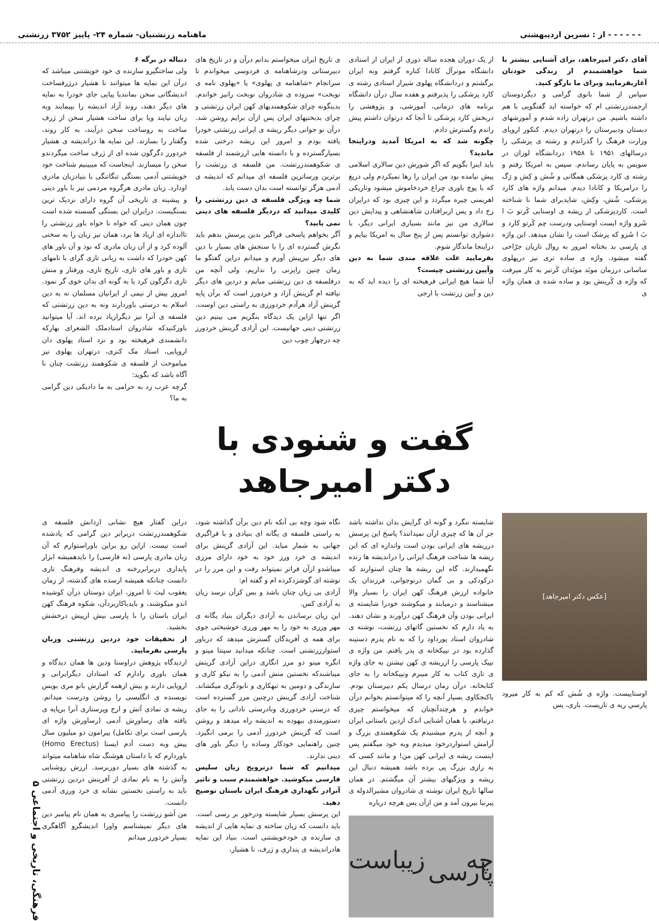- - - - - - از : نسرین اردیبهشتی ماهنامه زرتشتیان- شماره ۲۴- پاییز ۳۷۵۲ زرتشتی
آقای دکتر امیرجاهد، برای آشنایی بیشتر با شما خواهشمندم از زندگی خودتان آغازبفرمایید وبرای ما بازگو کنید.
سپاس از شما بانوی گرامی و دیگردوستان ارجمندزرتشتی ام که خواسته اید گفتگویی با هم داشته باشیم. من درتهران زاده شدم و آموزشهای دبستان ودبیرستان را درتهران دیدم. کنکور اروپای وزارت فرهنگ را گذراندم و رشته ی پزشکی را درسالهای ۱۹۵۱ تا ۱۹۵۸ دردانشگاه لوزان در سویس به پایان رساندم. سپس به امریکا رفتم و رشته ی کارد پزشکی همگانی و شُش و کِش و رَگ را درامریکا و کانادا دیدم. میدانم واژه های کارد پزشکی، شُش، وکِش، شایدبرای شما نا شناخته است. کاردپزشکی از ریشه ی اوستایی کَرتو بَ ا شَزو واژه ایست اوستایی ودرست چم کَرتو کارد و بَ ا شَزو که پزشک است را نشان میدهد. این واژه ی پارسی بد بختانه امروز به روال تازیان جرّاحی گفته میشود. واژه ی ساده تری نیز درپهلوی ساسانی درزمان موبَد موبَدان کَرتیر به کار میرفت که واژه ی کَرینش بود و ساده شده ی همان واژه ی
از یک دوران هجده ساله دوری از ایران از استادی دانشگاه مونرآل کانادا کناره گرفتم وبه ایران برگشتم و دردانشگاه پهلوی شیراز استادی رشته ی کارد پزشکی را پذیرفتم و هفده سال درآن دانشگاه برنامه های درمانی، آموزشی، و پژوهشی را دربخش کارد پزشکی تا آنجا که درتوان داشتم پیش راندم وگسترش دادم.
چگونه شد که به امریکا آمدید ودراینجا ماندید؟
باید اینرا بگویم که اگر شورش دین سالاری اسلامی پیش نیامده بود من ایران را رها نمیکردم ولی دریغ که با پوچ باوری چراغ خردخاموش میشود وتاریکی اهریمنی چیره میگردد و این چیزی بود که درایران رخ داد و پس ازبرافتادن شاهنشاهی و پیدایش دین سالاری من نیز مانند بسیاری ایرانی دیگر، با دشواری توانستم پس از پنج سال به امریکا بیایم و دراینجا ماندگار شوم.
بفرمایید علت علاقه مندی شما به دین وآیین زرتشتی چیست؟
آیا شما هیچ ایرانی فرهیخته ای را دیده اید که به دین و آیین زرتشت با ارجی
ی تاریخ ایران میخواستم بدانم درآن و در تاریخ های دبیرستانی ودرشاهنامه ی فردوسی میخواندم تا سرانجام «شاهنامه ی پهلوی» یا «پهلوی نامه ی نوبخت» سروده ی شادروان نوبخت رانیز خواندم. بدینگونه چرای شکوهمندیهای کهن ایران زرتشتی و چرای بدبختیهای ایران پس ازآن برایم روشن شد. درآن نو جوانی دیگر ریشه ی ایرانی زرتشتی خودرا یافته بودم و امروز این ریشه درختی شده بسیارگسترده و با دانسته هایی ارزشمند از فلسفه ی شکوهمندزرتشت. من فلسفه ی زرتشت را برترین ورساترین فلسفه ای میدانم که اندیشه ی آدمی هرگز توانسته است بدان دست یابد.
شما چه ویژگی فلسفه ی دین زرتشتی را کلیدی میدانید که دردیگر فلسفه های دینی نمی یابید؟
آگر بخواهم پاسخی فراگیر بدین پرسش بدهم باید نگرش گسترده ای را با سنجش های بسیار با دین های دیگر نیزپیش آورم و میدانم دراین گفتگو ما زمان چنین رایزنی را نداریم. ولی آنچه من درفلسفه ی دین زرتشتی میابم و دردین های دیگر نیافته ام گزینش آزاد و خردورز است که برآن پایه گزینش آزاد هرآدم خردورزی به راستی دین اوست. اگر تنها ازاین یک دیدگاه بنگریم می بینیم دین زرتشتی دینی جهانیست. این آزادی گزینش خردورز چه درچهار چوب دین
دنباله در برگه ۶
ولی ساختگیرو سازنده ی خود خویشتنی میباشد که درآن این نمایه ها میتوانند نا هشیار درژرفساخت اندیشگانی سخن بمانندیا پیایی جای خودرا به نمایه های دیگر دهند، روند آزاد اندیشه را بپیمایند وبه زبان نیایند ویا برای ساخت هشیار سخن از ژرف ساخت به روساخت سخن درآیند، به کار روند، وگفتار را بسازند. این نمایه ها دراندیشه ی هشیار خردورز دگرگون شده ای از ژرف ساخت میگردندو سخن را میسازند. اینجاست که میبینیم شناخت خود خویشتنی آدمی بستگی تنگاتنگی با بنیادزبان مادری اودارد. زبان مادری هرگروه مردمی نیز با باور دینی و پیشینه ی تاریخی آن گروه دارای نزدیک ترین بستگیست. درایران این بستگی گسسته شده است چون همان دینی که خواه نا خواه باور زرتشتی را تااندازه ای ازیاد ها برد، همان نیز زبان را به سختی آلوده کرد و از آن زبان مادری که بود و آن باور های کهن خودرا که داشت به زبانی تازی گرای با نامهای تازی و باور های تازی، تاریخ تازی، ورفتار و منش تازی دگرگون کرد یا به گونه ای بدان خوی گر نمود. امروز بیش از نیمی از ایرانیان مسلمان نه به دین اسلام به درستی باوردارند ونه به دین زرتشتی که فلسفه ی آنرا نیز دیگرازیاد برده اند. آیا میتوانید باورکنیدکه شادروان استادملک الشعرای بهارکه دانشمندی فرهیخته بود و نزد استاد پهلوی دان اروپایی، استاد مک کنزی، درتهران پهلوی نیز میاموخت از فلسفه ی شکوهمند زرتشت چنان نا آگاه باشد که بگوید:
گرچه عرب زد به حرامی به ما دادیکی دین گرامی به ما؟
گفت و شنودی با
دکتر امیرجاهد
[عکس دکتر امیرجاهد]
اوستاییست. واژه ی شُش که کم به کار میرود پارسیِ ریه ی تازیست. باری، پس
شایسته ننگرد و گونه ای گرایش بدان نداشته باشد جز آن ها که چیزی ازآن نمیدانند؟ پاسخ این پرسش درریشه های ایرانی بودن است واندازه ای که این ریشه ها شناخت فرهنگ ایرانی را دراندیشه ها زنده نگهمیدارند. گاه این ریشه ها چنان استوارند که درکودکی و بی گمان درنوجوانی، فرزندان یک خانواده ارزش فرهنگ کهن ایران را بسیار والا میشناسند و درمیابند و میکوشند خودرا شایسته ی ایرانی بودن وآن فرهنگ کهن درآورند و نشان دهند. به یاد دارم که نخستین گاتهای زرتشت، نوشته ی شادروان استاد پورداود را که به نام پدرم دستینه گذارده بود در نپیکخانه ی پدر یافتم. من واژه ی نپیک پارسی را ازریشه ی کهن نپشتن به جای واژه ی تازی کتاب به کار میبرم ونپیکخانه را به جای کتابخانه. درآن زمان درسال یکم دبیرستان بودم. باکنجکاوی بسیار آنچه را که میتوانستم بخوانم درآن خواندم و هرچندآنچنان که میخواستم چیزی درنیافتم، با همان آشنایی اندک ازدین باستانی ایران و آنچه از پدرم میشنیدم یک شکوهمندی بزرگ و آرامش استواردرخود میدیدم وبه خود میگفتم پس اینست ریشه ی ایرانی کهن من! و مانند کسی که به رازی بزرگ پی برده باشد همیشه دنبال این ریشه و ویژگیهای بیشتر آن میگشتم. در همان سالها تاریخ ایران نوشته ی شادروان مشیرالدوله ی پیرنیا بیرون آمد و من ازآن پس هرچه درباره
چه زیباست پارسی
نگاه شود وچه بی آنکه نام دین برآن گذاشته شود، به راستی فلسفه ی یگانه ای بنیادی و با فراگیری جهانی به شمار میاید. این آزادی گزینش برای اندیشه ی خرد ورز خود به خود دارای مرزی میباشدو ازآن فراتر نمیتواند رفت و این مرز را در نوشته ای گوشزدکرده ام و گفته ام:
آزادی بی زیان چنان باشد و بس کزآن نرسد زیان به آزادی کس.
این زیان نرساندن به آزادی دیگران بنیاد یگانه ی مهر ورزی به خود را به مهر ورزی خوشبختی جوی برای همه ی آفریدگان گسترش میدهد که درباور استوارزرتشتی است. چنانکه میدانید سپنتا مینو و انگره مینو دو مرز انگاری دراین آزادی گزینش میباشندکه نخستین منش آدمی را به نیکو کاری و سازندگی و دومین به تبهکاری و نابودگری میکشاند. شناخت آزادی گزینش درچنین مرز گسترده است که درستی خردورزی ونادرستی نادانی را به جای دستورمندی بیهوده به اندیشه راه میدهد و روشن است که گزینش خردورز آدمی را برمی انگیزد. چنین راهنمایی خودکار وساده را دیگر باور های دینی ندارند.
میدانیم که شما درترویج زبان سلیس فارسی میکوشید. خواهشمندم سبب و تاثیر آنرادر نگهداری فرهنگ ایران باستان توضیح دهید.
این پرسش بسیار شایسته ودرخور بر رسی است. باید دانست که زبان ساخته ی نمایه هایی از اندیشه ی سازنده ی خودخویشتنی است. بنیاد این نمایه هادراندیشه ی پنداری و ژرف، نا هشیار،
دراین گفتار هیچ نشانی ازدانش فلسفه ی شکوهمندزرتشت دربرابر دین گرامی که یادشده است نیست. ازاین رو براین باوراستوارم که آن زبان مادری پارسی (نه فارسی) را بایدهمیشه ابزار پایداری دربرابررخنه ی اندیشه وفرهنگ تازی دانست چنانکه همیشه ازسده های گذشته، از زمان یعقوب لیث تا امروز، ایران دوستان درآن کوشیده اندو میکوشند، و بایدباکاربردآن، شکوه فرهنگ کهن ایران باستان را با پارسی بیش ازپیش درخشش بخشید.
از تحقیقات خود دردین زرتشتی وزبان پارسی بفرمایید.
ازدیدگاه پژوهش دراوستا ودین ها همان دیدگاه و همان باوری رادارم که استادان دیگرایرانی و اروپایی دارند و بیش ازهمه گزارش بانو مری بویس نویسنده ی انگلیسی را روشن ودرست میدانم. ریشه ی نمادی آتش و ارج وپرستاری آنرا برپایه ی یافته های رساورِش آدمی (رساورش واژه ای پارسی است برای تکامل) پیرامون دو میلیون سال پیش وبه دست آدم ایستا (Homo Erectus) باوردارم که با داستان هوشنگ شاه شاهنامه میتواند به گذشته های بسیار دوربرسد. ارزش روشنایی وآتش را به نام نمادی از آفرینش دردین زرتشتی باید به راستی نخستین نشانه ی خرد ورزی آدمی دانست.
من اَشو زرتشت را پیامبری به همان نام پیامبر دین های دیگر نمیشناسم واورا اندیشگرو آگاهگری بسیار خردورز میدانم
فرهنگی، تاریخی و اجتماعی ۵